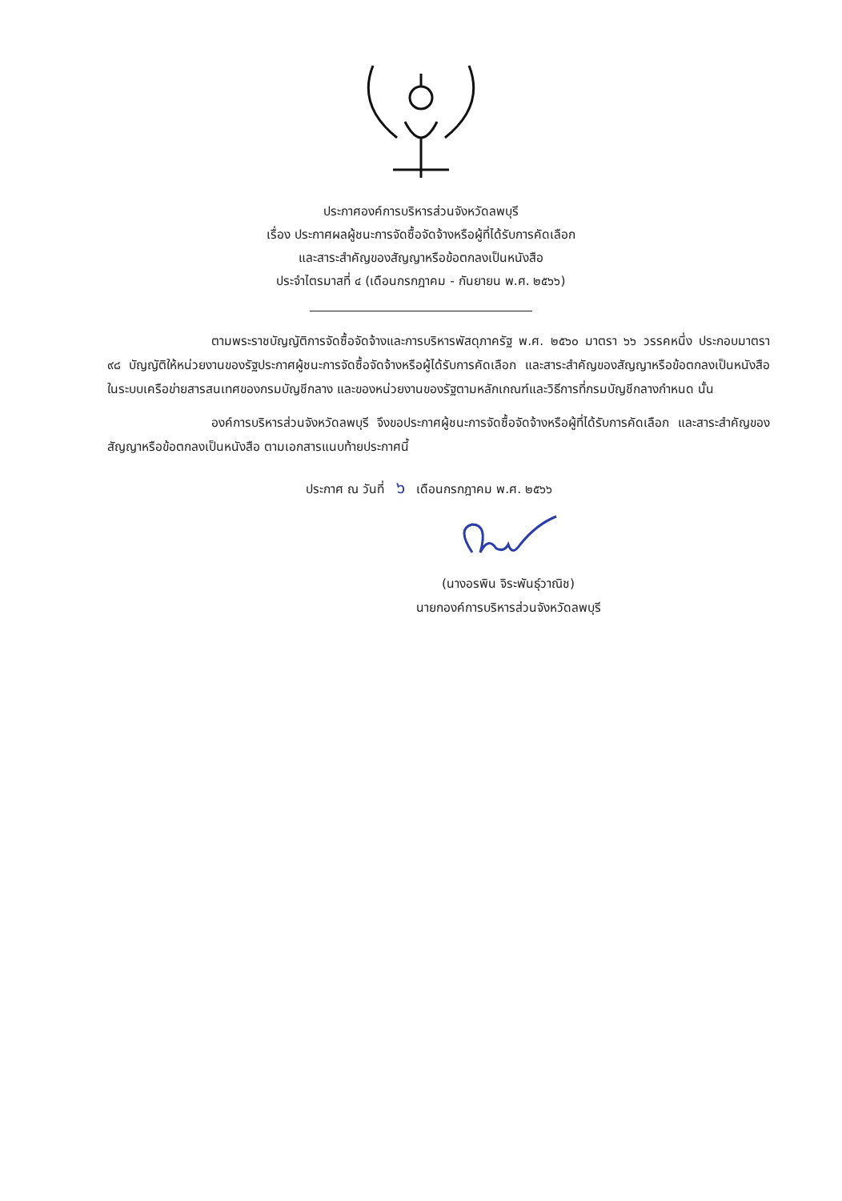ประกาศองค์การบริหารส่วนจังหวัดลพบุรี
เรื่อง ประกาศผลผู้ชนะการจัดซื้อจัดจ้างหรือผู้ที่ได้รับการคัดเลือก
และสาระสำคัญของสัญญาหรือข้อตกลงเป็นหนังสือ
ประจำไตรมาสที่ ๔ (เดือนกรกฎาคม - กันยายน พ.ศ. ๒๕๖๖)
ตามพระราชบัญญัติการจัดซื้อจัดจ้างและการบริหารพัสดุภาครัฐ พ.ศ. ๒๕๖๐ มาตรา ๖๖ วรรคหนึ่ง ประกอบมาตรา ๙๘ บัญญัติให้หน่วยงานของรัฐประกาศผู้ชนะการจัดซื้อจัดจ้างหรือผู้ได้รับการคัดเลือก และสาระสำคัญของสัญญาหรือข้อตกลงเป็นหนังสือในระบบเครือข่ายสารสนเทศของกรมบัญชีกลาง และของหน่วยงานของรัฐตามหลักเกณฑ์และวิธีการที่กรมบัญชีกลางกำหนด นั้น
องค์การบริหารส่วนจังหวัดลพบุรี จึงขอประกาศผู้ชนะการจัดซื้อจัดจ้างหรือผู้ที่ได้รับการคัดเลือก และสาระสำคัญของสัญญาหรือข้อตกลงเป็นหนังสือ ตามเอกสารแนบท้ายประกาศนี้
ประกาศ ณ วันที่ ๖ เดือนกรกฎาคม พ.ศ. ๒๕๖๖
(นางอรพิน จิระพันธุ์วาณิช)
นายกองค์การบริหารส่วนจังหวัดลพบุรี